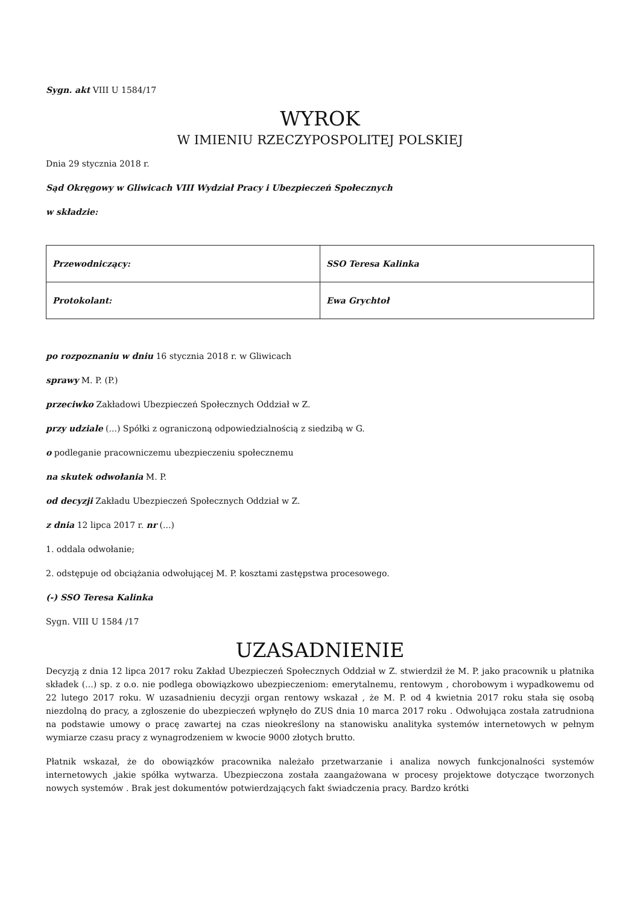Sygn. akt VIII U 1584/17
WYROK
W IMIENIU RZECZYPOSPOLITEJ POLSKIEJ
Dnia 29 stycznia 2018 r.
Sąd Okręgowy w Gliwicach VIII Wydział Pracy i Ubezpieczeń Społecznych
w składzie:
| Przewodniczący: | SSO Teresa Kalinka |
| Protokolant: | Ewa Grychtoł |
po rozpoznaniu w dniu 16 stycznia 2018 r. w Gliwicach
sprawy M. P. (P.)
przeciwko Zakładowi Ubezpieczeń Społecznych Oddział w Z.
przy udziale (...) Spółki z ograniczoną odpowiedzialnością z siedzibą w G.
o podleganie pracowniczemu ubezpieczeniu społecznemu
na skutek odwołania M. P.
od decyzji Zakładu Ubezpieczeń Społecznych Oddział w Z.
z dnia 12 lipca 2017 r. nr (...)
1. oddala odwołanie;
2. odstępuje od obciążania odwołującej M. P. kosztami zastępstwa procesowego.
(-) SSO Teresa Kalinka
Sygn. VIII U 1584 /17
UZASADNIENIE
Decyzją z dnia 12 lipca 2017 roku Zakład Ubezpieczeń Społecznych Oddział w Z. stwierdził że M. P. jako pracownik u płatnika składek (...) sp. z o.o. nie podlega obowiązkowo ubezpieczeniom: emerytalnemu, rentowym , chorobowym i wypadkowemu od 22 lutego 2017 roku. W uzasadnieniu decyzji organ rentowy wskazał , że M. P. od 4 kwietnia 2017 roku stała się osobą niezdolną do pracy, a zgłoszenie do ubezpieczeń wpłynęło do ZUS dnia 10 marca 2017 roku . Odwołująca została zatrudniona na podstawie umowy o pracę zawartej na czas nieokreślony na stanowisku analityka systemów internetowych w pełnym wymiarze czasu pracy z wynagrodzeniem w kwocie 9000 złotych brutto.
Płatnik wskazał, że do obowiązków pracownika należało przetwarzanie i analiza nowych funkcjonalności systemów internetowych ,jakie spółka wytwarza. Ubezpieczona została zaangażowana w procesy projektowe dotyczące tworzonych nowych systemów . Brak jest dokumentów potwierdzających fakt świadczenia pracy. Bardzo krótki